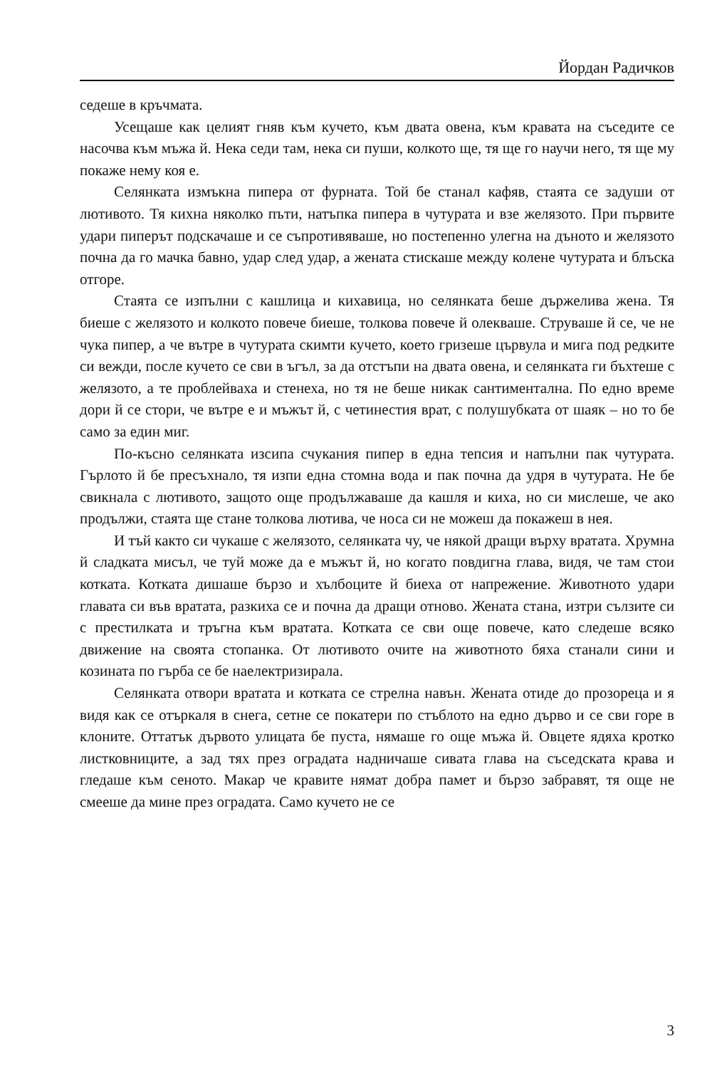Йордан Радичков
седеше в кръчмата.
Усещаше как целият гняв към кучето, към двата овена, към кравата на съседите се насочва към мъжа й. Нека седи там, нека си пуши, колкото ще, тя ще го научи него, тя ще му покаже нему коя е.
Селянката измъкна пипера от фурната. Той бе станал кафяв, стаята се задуши от лютивото. Тя кихна няколко пъти, натъпка пипера в чутурата и взе желязото. При първите удари пиперът подскачаше и се съпротивяваше, но постепенно улегна на дъното и желязото почна да го мачка бавно, удар след удар, а жената стискаше между колене чутурата и блъска отгоре.
Стаята се изпълни с кашлица и кихавица, но селянката беше държелива жена. Тя биеше с желязото и колкото повече биеше, толкова повече й олекваше. Струваше й се, че не чука пипер, а че вътре в чутурата скимти кучето, което гризеше цървула и мига под редките си вежди, после кучето се сви в ъгъл, за да отстъпи на двата овена, и селянката ги бъхтеше с желязото, а те проблейваха и стенеха, но тя не беше никак сантиментална. По едно време дори й се стори, че вътре е и мъжът й, с четинестия врат, с полушубката от шаяк – но то бе само за един миг.
По-късно селянката изсипа счукания пипер в една тепсия и напълни пак чутурата. Гърлото й бе пресъхнало, тя изпи една стомна вода и пак почна да удря в чутурата. Не бе свикнала с лютивото, защото още продължаваше да кашля и киха, но си мислеше, че ако продължи, стаята ще стане толкова лютива, че носа си не можеш да покажеш в нея.
И тъй както си чукаше с желязото, селянката чу, че някой дращи върху вратата. Хрумна й сладката мисъл, че туй може да е мъжът й, но когато повдигна глава, видя, че там стои котката. Котката дишаше бързо и хълбоците й биеха от напрежение. Животното удари главата си във вратата, разкиха се и почна да дращи отново. Жената стана, изтри сълзите си с престилката и тръгна към вратата. Котката се сви още повече, като следеше всяко движение на своята стопанка. От лютивото очите на животното бяха станали сини и козината по гърба се бе наелектризирала.
Селянката отвори вратата и котката се стрелна навън. Жената отиде до прозореца и я видя как се отъркаля в снега, сетне се покатери по стъблото на едно дърво и се сви горе в клоните. Оттатък дървото улицата бе пуста, нямаше го още мъжа й. Овцете ядяха кротко листковниците, а зад тях през оградата надничаше сивата глава на съседската крава и гледаше към сеното. Макар че кравите нямат добра памет и бързо забравят, тя още не смееше да мине през оградата. Само кучето не се
3